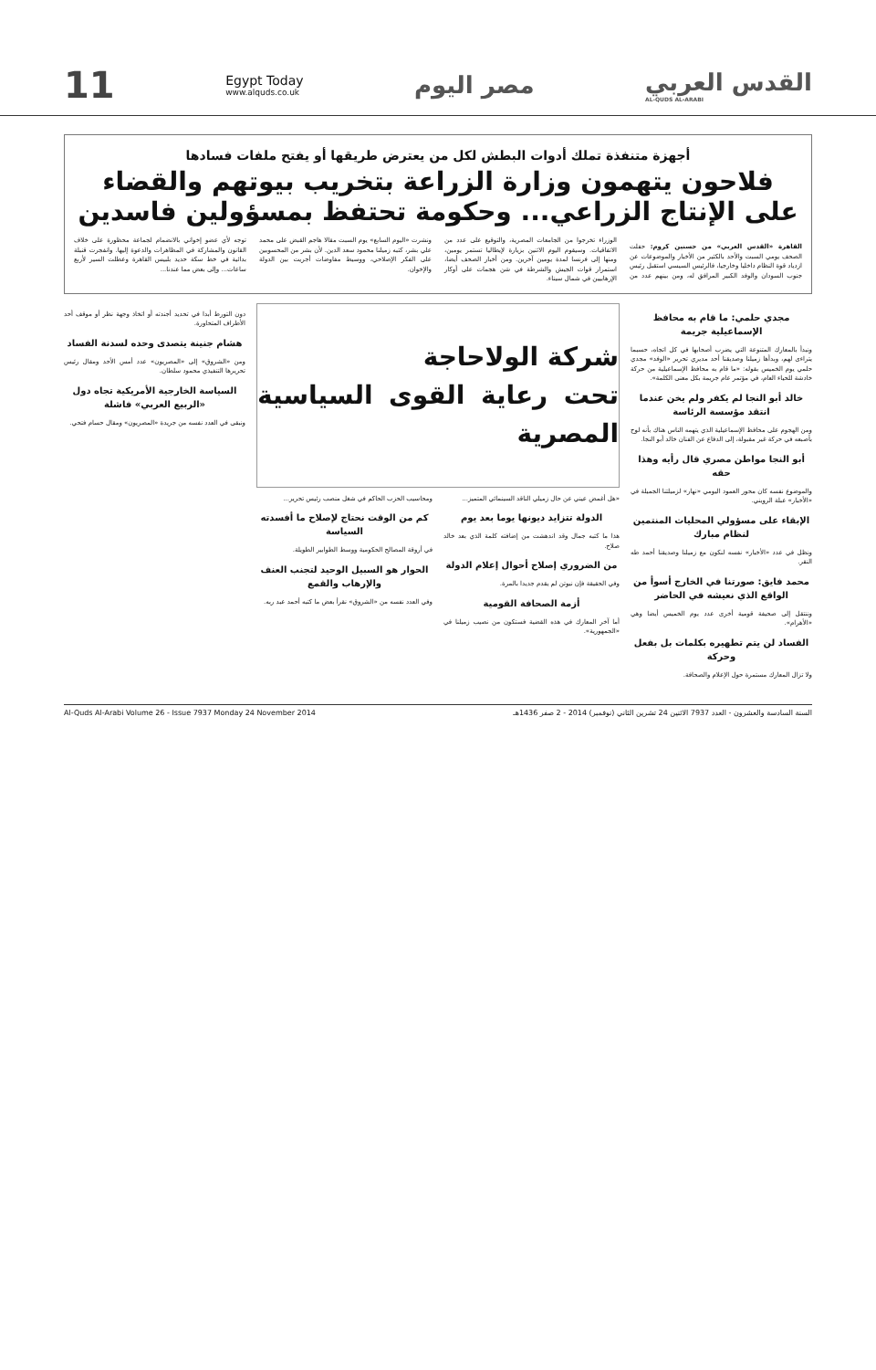11
Egypt Today
www.alquds.co.uk
مصر اليوم
القدس العربي
AL-QUDS AL-ARABI
أجهزة متنفذة تملك أدوات البطش لكل من يعترض طريقها أو يفتح ملفات فسادها
فلاحون يتهمون وزارة الزراعة بتخريب بيوتهم والقضاء على الإنتاج الزراعي... وحكومة تحتفظ بمسؤولين فاسدين
القاهرة «القدس العربي» من حسنين كروم: حفلت الصحف يومي السبت والأحد بالكثير من الأخبار والموضوعات عن ازدياد قوة النظام داخليا وخارجيا، فالرئيس السيسي استقبل رئيس جنوب السودان والوفد الكبير المرافق له، ومن بينهم عدد من الوزراء تخرجوا من الجامعات المصرية، والتوقيع على عدد من الاتفاقيات. وسيقوم اليوم الاثنين بزيارة لإيطاليا تستمر يومين، ومنها إلى فرنسا لمدة يومين آخرين. ومن أخبار الصحف أيضا، استمرار قوات الجيش والشرطة في شن هجمات على أوكار الإرهابيين في شمال سيناء.
ونشرت «اليوم السابع» يوم السبت مقالا هاجم القبض على محمد علي بشر، كتبه زميلنا محمود سعد الدين. لأن بشر من المحسوبين على الفكر الإصلاحي، ووسيط مفاوضات أجريت بين الدولة والإخوان.
توجه لأي عضو إخواني بالانضمام لجماعة محظورة على خلاف القانون والمشاركة في المظاهرات والدعوة إليها. وانفجرت قنبلة بدائية في خط سكة حديد بلبيس القاهرة وعطلت السير لأربع ساعات... وإلى بعض مما عندنا...
مجدي حلمي: ما قام به محافظ الإسماعيلية جريمة
ونبدأ بالمعارك المتنوعة التي يضرب أصحابها في كل اتجاه، حسبما يتراءى لهم، وبدأها زميلنا وصديقنا أحد مديري تحرير «الوفد» مجدي حلمي يوم الخميس بقوله: «ما قام به محافظ الإسماعيلية من حركة خادشة للحياء العام، في مؤتمر عام جريمة بكل معنى الكلمة».
خالد أبو النجا لم يكفر ولم يخن عندما انتقد مؤسسة الرئاسة
ومن الهجوم على محافظ الإسماعيلية الذي يتهمه الناس هناك بأنه لوح بأصبعه في حركة غير مقبولة، إلى الدفاع عن الفنان خالد أبو النجا.
أبو النجا مواطن مصري قال رأيه وهذا حقه
والموضوع نفسه كان محور العمود اليومي «نهار» لزميلتنا الجميلة في «الأخبار» عبلة الرويني.
الإبقاء على مسؤولي المحليات المنتمين لنظام مبارك
ونظل في عدد «الأخبار» نفسه لنكون مع زميلنا وصديقنا أحمد طه النقر.
محمد فايق: صورتنا في الخارج أسوأ من الواقع الذي نعيشه في الحاضر
وننتقل إلى صحيفة قومية أخرى عدد يوم الخميس أيضا وهي «الأهرام».
الفساد لن يتم تطهيره بكلمات بل بفعل وحركة
ولا تزال المعارك مستمرة حول الإعلام والصحافة.
شركة الولاحاجة
تحت رعاية القوى السياسية المصرية
«هل أغمض عيني عن حال زميلي الناقد السينمائي المتميز...
الدولة تتزايد ديونها يوما بعد يوم
هذا ما كتبه جمال وقد اندهشت من إضافته كلمة الذي بعد خالد صلاح.
من الضروري إصلاح أحوال إعلام الدولة
وفي الحقيقة فإن نيوتن لم يقدم جديدا بالمرة.
أزمة الصحافة القومية
أما آخر المعارك في هذه القضية فستكون من نصيب زميلنا في «الجمهورية».
ومحاسيب الحزب الحاكم في شغل منصب رئيس تحرير...
كم من الوقت نحتاج لإصلاح ما أفسدته السياسة
في أروقة المصالح الحكومية ووسط الطوابير الطويلة.
الحوار هو السبيل الوحيد لتجنب العنف والإرهاب والقمع
وفي العدد نفسه من «الشروق» نقرأ بعض ما كتبه أحمد عبد ربه.
دون التورط أبدا في تحديد أجندته أو اتخاذ وجهة نظر أو موقف أحد الأطراف المتحاورة.
هشام جنينة يتصدى وحده لسدنة الفساد
ومن «الشروق» إلى «المصريون» عدد أمس الأحد ومقال رئيس تحريرها التنفيذي محمود سلطان.
السياسة الخارجية الأمريكية تجاه دول «الربيع العربي» فاشلة
ونبقى في العدد نفسه من جريدة «المصريون» ومقال حسام فتحي.
Al-Quds Al-Arabi Volume 26 - Issue 7937 Monday 24 November 2014 السنة السادسة والعشرون - العدد 7937 الاثنين 24 تشرين الثاني (نوفمبر) 2014 - 2 صفر 1436هـ